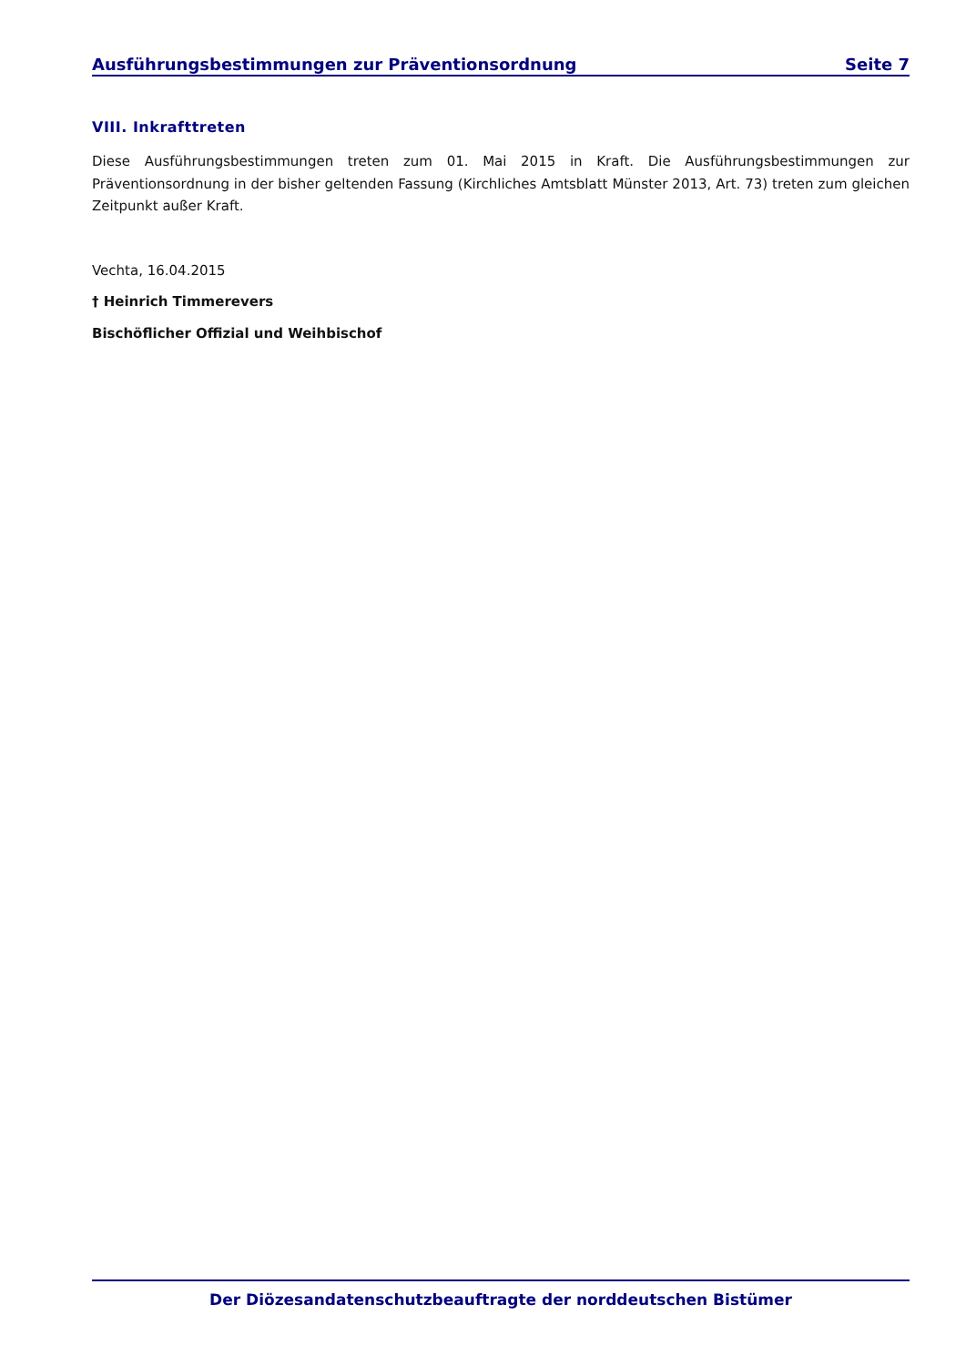Ausführungsbestimmungen zur Präventionsordnung Seite 7
VIII. Inkrafttreten
Diese Ausführungsbestimmungen treten zum 01. Mai 2015 in Kraft. Die Ausführungsbestimmungen zur Präventionsordnung in der bisher geltenden Fassung (Kirchliches Amtsblatt Münster 2013, Art. 73) treten zum gleichen Zeitpunkt außer Kraft.
Vechta, 16.04.2015
† Heinrich Timmerevers
Bischöflicher Offizial und Weihbischof
Der Diözesandatenschutzbeauftragte der norddeutschen Bistümer